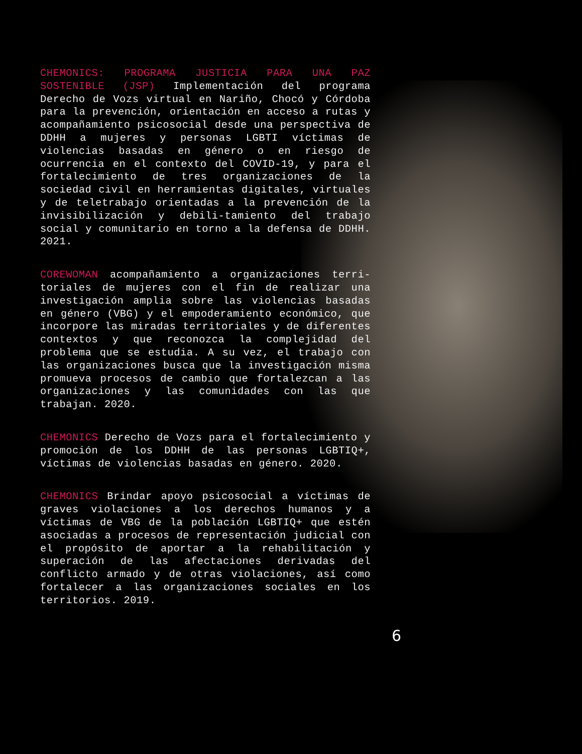CHEMONICS: PROGRAMA JUSTICIA PARA UNA PAZ SOSTENIBLE (JSP) Implementación del programa Derecho de Vozs virtual en Nariño, Chocó y Córdoba para la prevención, orientación en acceso a rutas y acompañamiento psicosocial desde una perspectiva de DDHH a mujeres y personas LGBTI víctimas de violencias basadas en género o en riesgo de ocurrencia en el contexto del COVID-19, y para el fortalecimiento de tres organizaciones de la sociedad civil en herramientas digitales, virtuales y de teletrabajo orientadas a la prevención de la invisibilización y debili-tamiento del trabajo social y comunitario en torno a la defensa de DDHH. 2021.
COREWOMAN acompañamiento a organizaciones terri-toriales de mujeres con el fin de realizar una investigación amplia sobre las violencias basadas en género (VBG) y el empoderamiento económico, que incorpore las miradas territoriales y de diferentes contextos y que reconozca la complejidad del problema que se estudia. A su vez, el trabajo con las organizaciones busca que la investigación misma promueva procesos de cambio que fortalezcan a las organizaciones y las comunidades con las que trabajan. 2020.
CHEMONICS Derecho de Vozs para el fortalecimiento y promoción de los DDHH de las personas LGBTIQ+, víctimas de violencias basadas en género. 2020.
CHEMONICS Brindar apoyo psicosocial a víctimas de graves violaciones a los derechos humanos y a víctimas de VBG de la población LGBTIQ+ que estén asociadas a procesos de representación judicial con el propósito de aportar a la rehabilitación y superación de las afectaciones derivadas del conflicto armado y de otras violaciones, así como fortalecer a las organizaciones sociales en los territorios. 2019.
6